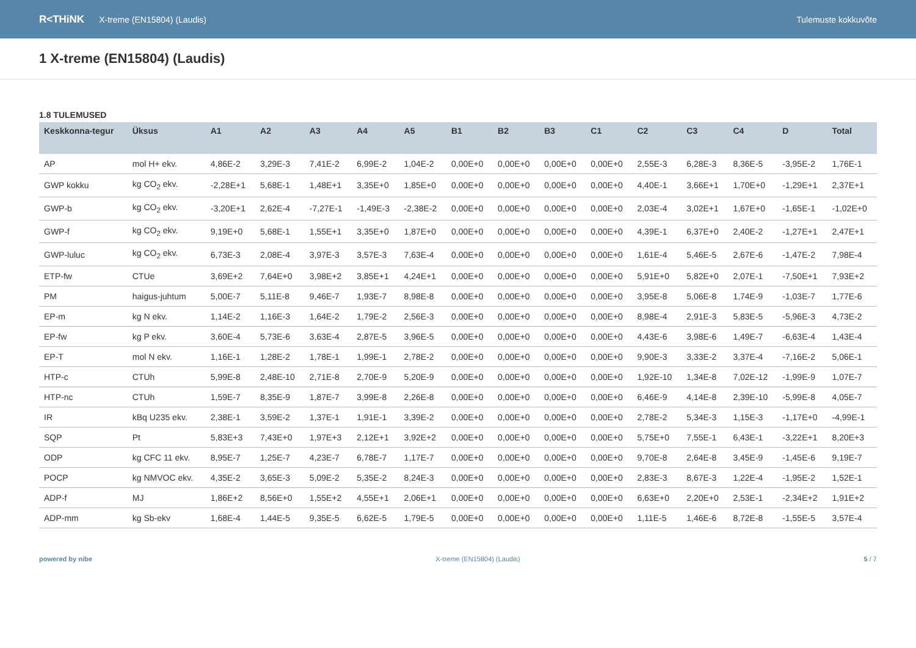R<THiNK X-treme (EN15804) (Laudis) Tulemuste kokkuvõte
1 X-treme (EN15804) (Laudis)
1.8 TULEMUSED
| Keskkonna-tegur | Üksus | A1 | A2 | A3 | A4 | A5 | B1 | B2 | B3 | C1 | C2 | C3 | C4 | D | Total |
| --- | --- | --- | --- | --- | --- | --- | --- | --- | --- | --- | --- | --- | --- | --- | --- |
| AP | mol H+ ekv. | 4,86E-2 | 3,29E-3 | 7,41E-2 | 6,99E-2 | 1,04E-2 | 0,00E+0 | 0,00E+0 | 0,00E+0 | 0,00E+0 | 2,55E-3 | 6,28E-3 | 8,36E-5 | -3,95E-2 | 1,76E-1 |
| GWP kokku | kg CO<sub>2</sub> ekv. | -2,28E+1 | 5,68E-1 | 1,48E+1 | 3,35E+0 | 1,85E+0 | 0,00E+0 | 0,00E+0 | 0,00E+0 | 0,00E+0 | 4,40E-1 | 3,66E+1 | 1,70E+0 | -1,29E+1 | 2,37E+1 |
| GWP-b | kg CO<sub>2</sub> ekv. | -3,20E+1 | 2,62E-4 | -7,27E-1 | -1,49E-3 | -2,38E-2 | 0,00E+0 | 0,00E+0 | 0,00E+0 | 0,00E+0 | 2,03E-4 | 3,02E+1 | 1,67E+0 | -1,65E-1 | -1,02E+0 |
| GWP-f | kg CO<sub>2</sub> ekv. | 9,19E+0 | 5,68E-1 | 1,55E+1 | 3,35E+0 | 1,87E+0 | 0,00E+0 | 0,00E+0 | 0,00E+0 | 0,00E+0 | 4,39E-1 | 6,37E+0 | 2,40E-2 | -1,27E+1 | 2,47E+1 |
| GWP-luluc | kg CO<sub>2</sub> ekv. | 6,73E-3 | 2,08E-4 | 3,97E-3 | 3,57E-3 | 7,63E-4 | 0,00E+0 | 0,00E+0 | 0,00E+0 | 0,00E+0 | 1,61E-4 | 5,46E-5 | 2,67E-6 | -1,47E-2 | 7,98E-4 |
| ETP-fw | CTUe | 3,69E+2 | 7,64E+0 | 3,98E+2 | 3,85E+1 | 4,24E+1 | 0,00E+0 | 0,00E+0 | 0,00E+0 | 0,00E+0 | 5,91E+0 | 5,82E+0 | 2,07E-1 | -7,50E+1 | 7,93E+2 |
| PM | haigus-juhtum | 5,00E-7 | 5,11E-8 | 9,46E-7 | 1,93E-7 | 8,98E-8 | 0,00E+0 | 0,00E+0 | 0,00E+0 | 0,00E+0 | 3,95E-8 | 5,06E-8 | 1,74E-9 | -1,03E-7 | 1,77E-6 |
| EP-m | kg N ekv. | 1,14E-2 | 1,16E-3 | 1,64E-2 | 1,79E-2 | 2,56E-3 | 0,00E+0 | 0,00E+0 | 0,00E+0 | 0,00E+0 | 8,98E-4 | 2,91E-3 | 5,83E-5 | -5,96E-3 | 4,73E-2 |
| EP-fw | kg P ekv. | 3,60E-4 | 5,73E-6 | 3,63E-4 | 2,87E-5 | 3,96E-5 | 0,00E+0 | 0,00E+0 | 0,00E+0 | 0,00E+0 | 4,43E-6 | 3,98E-6 | 1,49E-7 | -6,63E-4 | 1,43E-4 |
| EP-T | mol N ekv. | 1,16E-1 | 1,28E-2 | 1,78E-1 | 1,99E-1 | 2,78E-2 | 0,00E+0 | 0,00E+0 | 0,00E+0 | 0,00E+0 | 9,90E-3 | 3,33E-2 | 3,37E-4 | -7,16E-2 | 5,06E-1 |
| HTP-c | CTUh | 5,99E-8 | 2,48E-10 | 2,71E-8 | 2,70E-9 | 5,20E-9 | 0,00E+0 | 0,00E+0 | 0,00E+0 | 0,00E+0 | 1,92E-10 | 1,34E-8 | 7,02E-12 | -1,99E-9 | 1,07E-7 |
| HTP-nc | CTUh | 1,59E-7 | 8,35E-9 | 1,87E-7 | 3,99E-8 | 2,26E-8 | 0,00E+0 | 0,00E+0 | 0,00E+0 | 0,00E+0 | 6,46E-9 | 4,14E-8 | 2,39E-10 | -5,99E-8 | 4,05E-7 |
| IR | kBq U235 ekv. | 2,38E-1 | 3,59E-2 | 1,37E-1 | 1,91E-1 | 3,39E-2 | 0,00E+0 | 0,00E+0 | 0,00E+0 | 0,00E+0 | 2,78E-2 | 5,34E-3 | 1,15E-3 | -1,17E+0 | -4,99E-1 |
| SQP | Pt | 5,83E+3 | 7,43E+0 | 1,97E+3 | 2,12E+1 | 3,92E+2 | 0,00E+0 | 0,00E+0 | 0,00E+0 | 0,00E+0 | 5,75E+0 | 7,55E-1 | 6,43E-1 | -3,22E+1 | 8,20E+3 |
| ODP | kg CFC 11 ekv. | 8,95E-7 | 1,25E-7 | 4,23E-7 | 6,78E-7 | 1,17E-7 | 0,00E+0 | 0,00E+0 | 0,00E+0 | 0,00E+0 | 9,70E-8 | 2,64E-8 | 3,45E-9 | -1,45E-6 | 9,19E-7 |
| POCP | kg NMVOC ekv. | 4,35E-2 | 3,65E-3 | 5,09E-2 | 5,35E-2 | 8,24E-3 | 0,00E+0 | 0,00E+0 | 0,00E+0 | 0,00E+0 | 2,83E-3 | 8,67E-3 | 1,22E-4 | -1,95E-2 | 1,52E-1 |
| ADP-f | MJ | 1,86E+2 | 8,56E+0 | 1,55E+2 | 4,55E+1 | 2,06E+1 | 0,00E+0 | 0,00E+0 | 0,00E+0 | 0,00E+0 | 6,63E+0 | 2,20E+0 | 2,53E-1 | -2,34E+2 | 1,91E+2 |
| ADP-mm | kg Sb-ekv | 1,68E-4 | 1,44E-5 | 9,35E-5 | 6,62E-5 | 1,79E-5 | 0,00E+0 | 0,00E+0 | 0,00E+0 | 0,00E+0 | 1,11E-5 | 1,46E-6 | 8,72E-8 | -1,55E-5 | 3,57E-4 |
powered by nibe X-treme (EN15804) (Laudis) 5 / 7